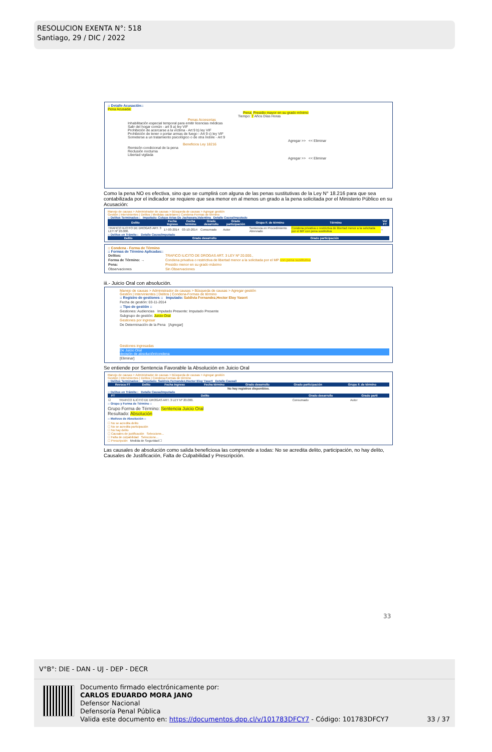RESOLUCION EXENTA N°: 518
Santiago, 29 / DIC / 2022
:: Detalle Acusación::
Pena Acusada:
Pena: Presidio mayor en su grado mínimo
Tiempo: 7 Años Días Horas
Penas Accesorias
Inhabilitación especial temporal para emitir licencias médicas
Salir del hogar común - art 9 a) ley VIF
Prohibición de acercarse a la víctima - Art 9 b) ley VIF
Prohibición de tener o portar armas de fuego - Art 9 c) ley VIF
Someterse a un tratamiento psicológico o de otra índole - Art 9
Agregar >> << Eliminar
Beneficios Ley 18216
Remisión condicional de la pena
Reclusión nocturna
Libertad vigilada
Agregar >> << Eliminar
Como la pena NO es efectiva, sino que se cumplirá con alguna de las penas sustitutivas de la Ley N° 18.216 para que sea contabilizada por el indicador se requiere que sea menor en al menos un grado a la pena solicitada por el Ministerio Público en su Acusación:
Manejo de causas > Administrador de causas > Búsqueda de causas > Agregar gestión
Gestión | Intervinientes | Delitos | Medidas cautelares | Condena-Formas de término
:: Delitos Terminados:: Imputado: Colque Arias De Jachasara,Valentina Detalle Causa/Imputado
| Delito | Fecha Ingreso | Fecha término | Grado desarrollo | Grado participación | Grupo F. de término | Término | Ver FT |
| --- | --- | --- | --- | --- | --- | --- | --- |
| TRAFICO ILICITO DE DROGAS ART. 3 LEY Nº 20.000. | 17-03-2014 | 03-10-2014 | Consumado | Autor | Sentencia en Procedimiento Abreviado | Condena privativa o restrictiva de libertad menor a la solicitada por el MP con pena sustitutiva | ○ |
:: Delitos en Trámite:: Detalle Causa/Imputado
| Delito | Grado desarrollo | Grado participación |
| --- | --- | --- |
:: Condena - Forma de Término
:: Formas de Término Aplicadas::
| Delitos: | TRAFICO ILICITO DE DROGAS ART. 3 LEY Nº 20.000., |
| Forma de Término: → | Condena privativa o restrictiva de libertad menor a la solicitada por el MP con pena sustitutiva |
| Pena: | Presidio menor en su grado máximo |
| Observaciones | Sin Observaciones |
iii.- Juicio Oral con absolución.
Manejo de causas > Administrador de causas > Búsqueda de causas > Agregar gestión
Gestión | Intervinientes | Delitos | Condena-Formas de término
:: Registro de gestiones :: Imputado: Saldivia Fernandez,Hector Eloy Yasert
Fecha de gestión: 03-11-2014
:: Tipo de gestión ::
Gestiones: Audiencias Imputado Presente: Imputado Presente
Subgrupo de gestión: Juicio Oral
Gestiones por ingresar
De Determinación de la Pena [Agregar]
Gestiones ingresadas
De Juicio Oral
decisión de absolución/condena
[Eliminar]
Se entiende por Sentencia Favorable la Absolución en Juicio Oral
Manejo de causas > Administrador de causas > Búsqueda de causas > Agregar gestión
Gestión | Intervinientes | Delitos | Condena-Formas de término
:: Delitos Terminados:: Imputado: Saldivia Fernandez,Hector Eloy Yasert Detalle Causa/I
| Revoca FT | Delito | Fecha Ingreso | Fecha término | Grado desarrollo | Grado participación | Grupo F. de término |
| --- | --- | --- | --- | --- | --- | --- |
| No hay registros disponibles. | | | | | | |
:: Delitos en Trámite:: Detalle Causa/Imputado
| FT | Delito | Grado desarrollo | Grado parti |
| --- | --- | --- | --- |
| ☑ | TRAFICO ILICITO DE DROGAS ART. 3 LEY Nº 20.000. | Consumado | Autor |
:: Grupo y Forma de Término ::
Grupo Forma de Término: Sentencia Juicio Oral
Resultado: Absolución
:: Motivos de Absolución ::
☐ No se acredita delito
☐ No se acredita participación
☐ No hay delito
☐ Causales de justificación Seleccione...
☐ Falta de culpabilidad Seleccione...
☐ Prescripción Medida de Seguridad ☐
Las causales de absolución como salida beneficiosa las comprende a todas: No se acredita delito, participación, no hay delito, Causales de Justificación, Falta de Culpabilidad y Prescripción.
33
V°B°: DIE - DAN - UJ - DEP - DECR
Documento firmado electrónicamente por:
CARLOS EDUARDO MORA JANO
Defensor Nacional
Defensoría Penal Pública
Valida este documento en: https://documentos.dpp.cl/v/101783DFCY7 - Código: 101783DFCY7
33 / 37